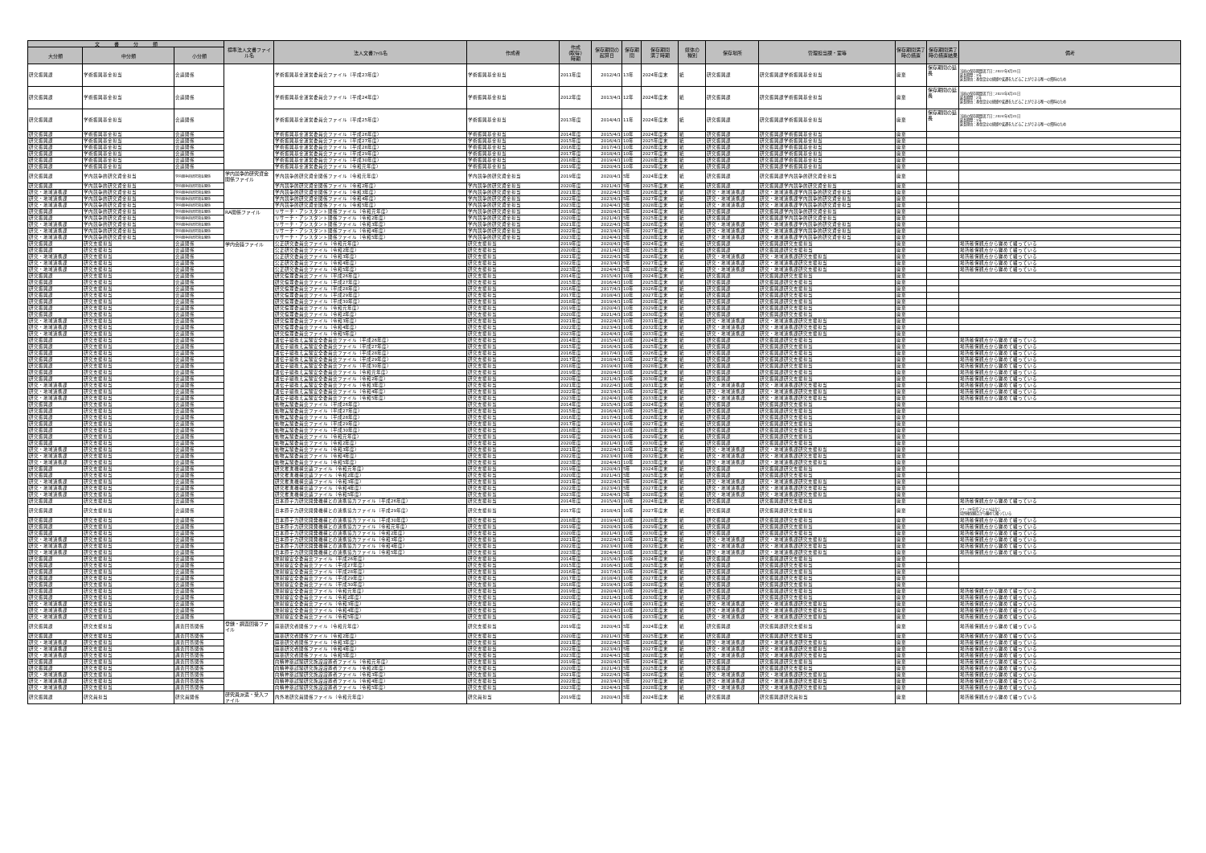| 文 書 分 類 | | | 標準法人文書ファイル名 | 法人文書ﾌｧｲﾙ名 | 作成者 | 作成 (取得) 時期 | 保存期間の起算日 | 保存期間 | 保存期間 満了時期 | 媒体の 種別 | 保存場所 | 管理担当課・室等 | 保存期間満了時の措置 | 保存期間満了時の措置結果 | 備考 |
| --- | --- | --- | --- | --- | --- | --- | --- | --- | --- | --- | --- | --- | --- | --- | --- |
| 大分類 | 中分類 | 小分類 | | | | | | | | | | | | | |
| 研究振興課 | 学術振興基金担当 | 会議関係 | | 学術振興基金運営委員会ファイル（平成23年度） | 学術振興基金担当 | 2011年度 | 2012/4/1 | 13年 | 2024年度末 | 紙 | 研究振興課 | 研究振興課学術振興基金担当 | 廃棄 | 保存期間の延長 | 当初の保存期間満了日：2022年3月31日 延長期間：3年 延長理由：基金設立の経緯や変遷をたどることができる唯一の資料のため |
| 研究振興課 | 学術振興基金担当 | 会議関係 | | 学術振興基金運営委員会ファイル（平成24年度） | 学術振興基金担当 | 2012年度 | 2013/4/1 | 12年 | 2024年度末 | 紙 | 研究振興課 | 研究振興課学術振興基金担当 | 廃棄 | 保存期間の延長 | 当初の保存期間満了日：2023年3月31日 延長期間：2年 延長理由：基金設立の経緯や変遷をたどることができる唯一の資料のため |
| 研究振興課 | 学術振興基金担当 | 会議関係 | | 学術振興基金運営委員会ファイル（平成25年度） | 学術振興基金担当 | 2013年度 | 2014/4/1 | 11年 | 2024年度末 | 紙 | 研究振興課 | 研究振興課学術振興基金担当 | 廃棄 | 保存期間の延長 | 当初の保存期間満了日：2024年3月31日 延長期間：1年 延長理由：基金設立の経緯や変遷をたどることができる唯一の資料のため |
| 研究振興課 | 学術振興基金担当 | 会議関係 | | 学術振興基金運営委員会ファイル（平成26年度） | 学術振興基金担当 | 2014年度 | 2015/4/1 | 10年 | 2024年度末 | 紙 | 研究振興課 | 研究振興課学術振興基金担当 | 廃棄 | | |
| 研究振興課 | 学術振興基金担当 | 会議関係 | | 学術振興基金運営委員会ファイル（平成27年度） | 学術振興基金担当 | 2015年度 | 2016/4/1 | 10年 | 2025年度末 | 紙 | 研究振興課 | 研究振興課学術振興基金担当 | 廃棄 | | |
| 研究振興課 | 学術振興基金担当 | 会議関係 | | 学術振興基金運営委員会ファイル（平成28年度） | 学術振興基金担当 | 2016年度 | 2017/4/1 | 10年 | 2026年度末 | 紙 | 研究振興課 | 研究振興課学術振興基金担当 | 廃棄 | | |
| 研究振興課 | 学術振興基金担当 | 会議関係 | | 学術振興基金運営委員会ファイル（平成29年度） | 学術振興基金担当 | 2017年度 | 2018/4/1 | 10年 | 2027年度末 | 紙 | 研究振興課 | 研究振興課学術振興基金担当 | 廃棄 | | |
| 研究振興課 | 学術振興基金担当 | 会議関係 | | 学術振興基金運営委員会ファイル（平成30年度） | 学術振興基金担当 | 2018年度 | 2019/4/1 | 10年 | 2028年度末 | 紙 | 研究振興課 | 研究振興課学術振興基金担当 | 廃棄 | | |
| 研究振興課 | 学術振興基金担当 | 会議関係 | | 学術振興基金運営委員会ファイル（令和元年度） | 学術振興基金担当 | 2019年度 | 2020/4/1 | 10年 | 2029年度末 | 紙 | 研究振興課 | 研究振興課学術振興基金担当 | 廃棄 | | |
| 研究振興課 | 学内競争的研究資金担当 | 学内競争的研究資金関係 | 学内競争的研究資金関係ファイル | 学内競争的研究資金関係ファイル（令和元年度） | 学内競争的研究資金担当 | 2019年度 | 2020/4/1 | 5年 | 2024年度末 | 紙 | 研究振興課 | 研究振興課学内競争的研究資金担当 | 廃棄 | | |
| 研究振興課 | 学内競争的研究資金担当 | 学内競争的研究資金関係 | | 学内競争的研究資金関係ファイル（令和2年度） | 学内競争的研究資金担当 | 2020年度 | 2021/4/1 | 5年 | 2025年度末 | 紙 | 研究振興課 | 研究振興課学内競争的研究資金担当 | 廃棄 | | |
| 研究・地域連携課 | 学内競争的研究資金担当 | 学内競争的研究資金関係 | | 学内競争的研究資金関係ファイル（令和3年度） | 学内競争的研究資金担当 | 2021年度 | 2022/4/1 | 5年 | 2026年度末 | 紙 | 研究・地域連携課 | 研究・地域連携課学内競争的研究資金担当 | 廃棄 | | |
| 研究・地域連携課 | 学内競争的研究資金担当 | 学内競争的研究資金関係 | | 学内競争的研究資金関係ファイル（令和4年度） | 学内競争的研究資金担当 | 2022年度 | 2023/4/1 | 5年 | 2027年度末 | 紙 | 研究・地域連携課 | 研究・地域連携課学内競争的研究資金担当 | 廃棄 | | |
| 研究・地域連携課 | 学内競争的研究資金担当 | 学内競争的研究資金関係 | | 学内競争的研究資金関係ファイル（令和5年度） | 学内競争的研究資金担当 | 2023年度 | 2024/4/1 | 5年 | 2028年度末 | 紙 | 研究・地域連携課 | 研究・地域連携課学内競争的研究資金担当 | 廃棄 | | |
| 研究振興課 | 学内競争的研究資金担当 | 学内競争的研究資金関係 | RA関係ファイル | リサーチ・アシスタント関係ファイル（令和元年度） | 学内競争的研究資金担当 | 2019年度 | 2020/4/1 | 5年 | 2024年度末 | 紙 | 研究振興課 | 研究振興課学内競争的研究資金担当 | 廃棄 | | |
| 研究振興課 | 学内競争的研究資金担当 | 学内競争的研究資金関係 | | リサーチ・アシスタント関係ファイル（令和2年度） | 学内競争的研究資金担当 | 2020年度 | 2021/4/1 | 5年 | 2025年度末 | 紙 | 研究振興課 | 研究振興課学内競争的研究資金担当 | 廃棄 | | |
| 研究・地域連携課 | 学内競争的研究資金担当 | 学内競争的研究資金関係 | | リサーチ・アシスタント関係ファイル（令和3年度） | 学内競争的研究資金担当 | 2021年度 | 2022/4/1 | 5年 | 2026年度末 | 紙 | 研究・地域連携課 | 研究・地域連携課学内競争的研究資金担当 | 廃棄 | | |
| 研究・地域連携課 | 学内競争的研究資金担当 | 学内競争的研究資金関係 | | リサーチ・アシスタント関係ファイル（令和4年度） | 学内競争的研究資金担当 | 2022年度 | 2023/4/1 | 5年 | 2027年度末 | 紙 | 研究・地域連携課 | 研究・地域連携課学内競争的研究資金担当 | 廃棄 | | |
| 研究・地域連携課 | 学内競争的研究資金担当 | 学内競争的研究資金関係 | | リサーチ・アシスタント関係ファイル（令和5年度） | 学内競争的研究資金担当 | 2023年度 | 2024/4/1 | 5年 | 2028年度末 | 紙 | 研究・地域連携課 | 研究・地域連携課学内競争的研究資金担当 | 廃棄 | | |
| 研究振興課 | 研究支援担当 | 会議関係 | 学内会議ファイル | 公正研究委員会ファイル（令和元年度） | 研究支援担当 | 2019年度 | 2020/4/1 | 5年 | 2024年度末 | 紙 | 研究振興課 | 研究振興課研究支援担当 | 廃棄 | | 場所確保観点から纏めて綴っている |
| 研究振興課 | 研究支援担当 | 会議関係 | | 公正研究委員会ファイル（令和2年度） | 研究支援担当 | 2020年度 | 2021/4/1 | 5年 | 2025年度末 | 紙 | 研究振興課 | 研究振興課研究支援担当 | 廃棄 | | 場所確保観点から纏めて綴っている |
| 研究・地域連携課 | 研究支援担当 | 会議関係 | | 公正研究委員会ファイル（令和3年度） | 研究支援担当 | 2021年度 | 2022/4/1 | 5年 | 2026年度末 | 紙 | 研究・地域連携課 | 研究・地域連携課研究支援担当 | 廃棄 | | 場所確保観点から纏めて綴っている |
| 研究・地域連携課 | 研究支援担当 | 会議関係 | | 公正研究委員会ファイル（令和4年度） | 研究支援担当 | 2022年度 | 2023/4/1 | 5年 | 2027年度末 | 紙 | 研究・地域連携課 | 研究・地域連携課研究支援担当 | 廃棄 | | 場所確保観点から纏めて綴っている |
| 研究・地域連携課 | 研究支援担当 | 会議関係 | | 公正研究委員会ファイル（令和5年度） | 研究支援担当 | 2023年度 | 2024/4/1 | 5年 | 2028年度末 | 紙 | 研究・地域連携課 | 研究・地域連携課研究支援担当 | 廃棄 | | 場所確保観点から纏めて綴っている |
| 研究振興課 | 研究支援担当 | 会議関係 | | 研究倫理委員会ファイル（平成26年度） | 研究支援担当 | 2014年度 | 2015/4/1 | 10年 | 2024年度末 | 紙 | 研究振興課 | 研究振興課研究支援担当 | 廃棄 | | |
| 研究振興課 | 研究支援担当 | 会議関係 | | 研究倫理委員会ファイル（平成27年度） | 研究支援担当 | 2015年度 | 2016/4/1 | 10年 | 2025年度末 | 紙 | 研究振興課 | 研究振興課研究支援担当 | 廃棄 | | |
| 研究振興課 | 研究支援担当 | 会議関係 | | 研究倫理委員会ファイル（平成28年度） | 研究支援担当 | 2016年度 | 2017/4/1 | 10年 | 2026年度末 | 紙 | 研究振興課 | 研究振興課研究支援担当 | 廃棄 | | |
| 研究振興課 | 研究支援担当 | 会議関係 | | 研究倫理委員会ファイル（平成29年度） | 研究支援担当 | 2017年度 | 2018/4/1 | 10年 | 2027年度末 | 紙 | 研究振興課 | 研究振興課研究支援担当 | 廃棄 | | |
| 研究振興課 | 研究支援担当 | 会議関係 | | 研究倫理委員会ファイル（平成30年度） | 研究支援担当 | 2018年度 | 2019/4/1 | 10年 | 2028年度末 | 紙 | 研究振興課 | 研究振興課研究支援担当 | 廃棄 | | |
| 研究振興課 | 研究支援担当 | 会議関係 | | 研究倫理委員会ファイル（令和元年度） | 研究支援担当 | 2019年度 | 2020/4/1 | 10年 | 2029年度末 | 紙 | 研究振興課 | 研究振興課研究支援担当 | 廃棄 | | |
| 研究振興課 | 研究支援担当 | 会議関係 | | 研究倫理委員会ファイル（令和2年度） | 研究支援担当 | 2020年度 | 2021/4/1 | 10年 | 2030年度末 | 紙 | 研究振興課 | 研究振興課研究支援担当 | 廃棄 | | |
| 研究・地域連携課 | 研究支援担当 | 会議関係 | | 研究倫理委員会ファイル（令和3年度） | 研究支援担当 | 2021年度 | 2022/4/1 | 10年 | 2031年度末 | 紙 | 研究・地域連携課 | 研究・地域連携課研究支援担当 | 廃棄 | | |
| 研究・地域連携課 | 研究支援担当 | 会議関係 | | 研究倫理委員会ファイル（令和4年度） | 研究支援担当 | 2022年度 | 2023/4/1 | 10年 | 2032年度末 | 紙 | 研究・地域連携課 | 研究・地域連携課研究支援担当 | 廃棄 | | |
| 研究・地域連携課 | 研究支援担当 | 会議関係 | | 研究倫理委員会ファイル（令和5年度） | 研究支援担当 | 2023年度 | 2024/4/1 | 10年 | 2033年度末 | 紙 | 研究・地域連携課 | 研究・地域連携課研究支援担当 | 廃棄 | | |
| 研究振興課 | 研究支援担当 | 会議関係 | | 遺伝子組換え実験安全委員会ファイル（平成26年度） | 研究支援担当 | 2014年度 | 2015/4/1 | 10年 | 2024年度末 | 紙 | 研究振興課 | 研究振興課研究支援担当 | 廃棄 | | 場所確保観点から纏めて綴っている |
| 研究振興課 | 研究支援担当 | 会議関係 | | 遺伝子組換え実験安全委員会ファイル（平成27年度） | 研究支援担当 | 2015年度 | 2016/4/1 | 10年 | 2025年度末 | 紙 | 研究振興課 | 研究振興課研究支援担当 | 廃棄 | | 場所確保観点から纏めて綴っている |
| 研究振興課 | 研究支援担当 | 会議関係 | | 遺伝子組換え実験安全委員会ファイル（平成28年度） | 研究支援担当 | 2016年度 | 2017/4/1 | 10年 | 2026年度末 | 紙 | 研究振興課 | 研究振興課研究支援担当 | 廃棄 | | 場所確保観点から纏めて綴っている |
| 研究振興課 | 研究支援担当 | 会議関係 | | 遺伝子組換え実験安全委員会ファイル（平成29年度） | 研究支援担当 | 2017年度 | 2018/4/1 | 10年 | 2027年度末 | 紙 | 研究振興課 | 研究振興課研究支援担当 | 廃棄 | | 場所確保観点から纏めて綴っている |
| 研究振興課 | 研究支援担当 | 会議関係 | | 遺伝子組換え実験安全委員会ファイル（平成30年度） | 研究支援担当 | 2018年度 | 2019/4/1 | 10年 | 2028年度末 | 紙 | 研究振興課 | 研究振興課研究支援担当 | 廃棄 | | 場所確保観点から纏めて綴っている |
| 研究振興課 | 研究支援担当 | 会議関係 | | 遺伝子組換え実験安全委員会ファイル（令和元年度） | 研究支援担当 | 2019年度 | 2020/4/1 | 10年 | 2029年度末 | 紙 | 研究振興課 | 研究振興課研究支援担当 | 廃棄 | | 場所確保観点から纏めて綴っている |
| 研究振興課 | 研究支援担当 | 会議関係 | | 遺伝子組換え実験安全委員会ファイル（令和2年度） | 研究支援担当 | 2020年度 | 2021/4/1 | 10年 | 2030年度末 | 紙 | 研究振興課 | 研究振興課研究支援担当 | 廃棄 | | 場所確保観点から纏めて綴っている |
| 研究・地域連携課 | 研究支援担当 | 会議関係 | | 遺伝子組換え実験安全委員会ファイル（令和3年度） | 研究支援担当 | 2021年度 | 2022/4/1 | 10年 | 2031年度末 | 紙 | 研究・地域連携課 | 研究・地域連携課研究支援担当 | 廃棄 | | 場所確保観点から纏めて綴っている |
| 研究・地域連携課 | 研究支援担当 | 会議関係 | | 遺伝子組換え実験安全委員会ファイル（令和4年度） | 研究支援担当 | 2022年度 | 2023/4/1 | 10年 | 2032年度末 | 紙 | 研究・地域連携課 | 研究・地域連携課研究支援担当 | 廃棄 | | 場所確保観点から纏めて綴っている |
| 研究・地域連携課 | 研究支援担当 | 会議関係 | | 遺伝子組換え実験安全委員会ファイル（令和5年度） | 研究支援担当 | 2023年度 | 2024/4/1 | 10年 | 2033年度末 | 紙 | 研究・地域連携課 | 研究・地域連携課研究支援担当 | 廃棄 | | 場所確保観点から纏めて綴っている |
| 研究振興課 | 研究支援担当 | 会議関係 | | 動物実験委員会ファイル（平成26年度） | 研究支援担当 | 2014年度 | 2015/4/1 | 10年 | 2024年度末 | 紙 | 研究振興課 | 研究振興課研究支援担当 | 廃棄 | | |
| 研究振興課 | 研究支援担当 | 会議関係 | | 動物実験委員会ファイル（平成27年度） | 研究支援担当 | 2015年度 | 2016/4/1 | 10年 | 2025年度末 | 紙 | 研究振興課 | 研究振興課研究支援担当 | 廃棄 | | |
| 研究振興課 | 研究支援担当 | 会議関係 | | 動物実験委員会ファイル（平成28年度） | 研究支援担当 | 2016年度 | 2017/4/1 | 10年 | 2026年度末 | 紙 | 研究振興課 | 研究振興課研究支援担当 | 廃棄 | | |
| 研究振興課 | 研究支援担当 | 会議関係 | | 動物実験委員会ファイル（平成29年度） | 研究支援担当 | 2017年度 | 2018/4/1 | 10年 | 2027年度末 | 紙 | 研究振興課 | 研究振興課研究支援担当 | 廃棄 | | |
| 研究振興課 | 研究支援担当 | 会議関係 | | 動物実験委員会ファイル（平成30年度） | 研究支援担当 | 2018年度 | 2019/4/1 | 10年 | 2028年度末 | 紙 | 研究振興課 | 研究振興課研究支援担当 | 廃棄 | | |
| 研究振興課 | 研究支援担当 | 会議関係 | | 動物実験委員会ファイル（令和元年度） | 研究支援担当 | 2019年度 | 2020/4/1 | 10年 | 2029年度末 | 紙 | 研究振興課 | 研究振興課研究支援担当 | 廃棄 | | |
| 研究振興課 | 研究支援担当 | 会議関係 | | 動物実験委員会ファイル（令和2年度） | 研究支援担当 | 2020年度 | 2021/4/1 | 10年 | 2030年度末 | 紙 | 研究振興課 | 研究振興課研究支援担当 | 廃棄 | | |
| 研究・地域連携課 | 研究支援担当 | 会議関係 | | 動物実験委員会ファイル（令和3年度） | 研究支援担当 | 2021年度 | 2022/4/1 | 10年 | 2031年度末 | 紙 | 研究・地域連携課 | 研究・地域連携課研究支援担当 | 廃棄 | | |
| 研究・地域連携課 | 研究支援担当 | 会議関係 | | 動物実験委員会ファイル（令和4年度） | 研究支援担当 | 2022年度 | 2023/4/1 | 10年 | 2032年度末 | 紙 | 研究・地域連携課 | 研究・地域連携課研究支援担当 | 廃棄 | | |
| 研究・地域連携課 | 研究支援担当 | 会議関係 | | 動物実験委員会ファイル（令和5年度） | 研究支援担当 | 2023年度 | 2024/4/1 | 10年 | 2033年度末 | 紙 | 研究・地域連携課 | 研究・地域連携課研究支援担当 | 廃棄 | | |
| 研究振興課 | 研究支援担当 | 会議関係 | | 研究推進機構会議ファイル（令和元年度） | 研究支援担当 | 2019年度 | 2020/4/1 | 5年 | 2024年度末 | 紙 | 研究振興課 | 研究振興課研究支援担当 | 廃棄 | | |
| 研究振興課 | 研究支援担当 | 会議関係 | | 研究推進機構会議ファイル（令和2年度） | 研究支援担当 | 2020年度 | 2021/4/1 | 5年 | 2025年度末 | 紙 | 研究振興課 | 研究振興課研究支援担当 | 廃棄 | | |
| 研究・地域連携課 | 研究支援担当 | 会議関係 | | 研究推進機構会議ファイル（令和3年度） | 研究支援担当 | 2021年度 | 2022/4/1 | 5年 | 2026年度末 | 紙 | 研究・地域連携課 | 研究・地域連携課研究支援担当 | 廃棄 | | |
| 研究・地域連携課 | 研究支援担当 | 会議関係 | | 研究推進機構会議ファイル（令和4年度） | 研究支援担当 | 2022年度 | 2023/4/1 | 5年 | 2027年度末 | 紙 | 研究・地域連携課 | 研究・地域連携課研究支援担当 | 廃棄 | | |
| 研究・地域連携課 | 研究支援担当 | 会議関係 | | 研究推進機構会議ファイル（令和5年度） | 研究支援担当 | 2023年度 | 2024/4/1 | 5年 | 2028年度末 | 紙 | 研究・地域連携課 | 研究・地域連携課研究支援担当 | 廃棄 | | |
| 研究振興課 | 研究支援担当 | 会議関係 | | 日本原子力研究開発機構との連携協力ファイル（平成26年度） | 研究支援担当 | 2014年度 | 2015/4/1 | 10年 | 2024年度末 | 紙 | 研究振興課 | 研究振興課研究支援担当 | 廃棄 | | 場所確保観点から纏めて綴っている |
| 研究振興課 | 研究支援担当 | 会議関係 | | 日本原子力研究開発機構との連携協力ファイル（平成29年度） | 研究支援担当 | 2017年度 | 2018/4/1 | 10年 | 2027年度末 | 紙 | 研究振興課 | 研究振興課研究支援担当 | 廃棄 | | 27・28年度ファイルはなし 場所確保観点から纏めて綴っている |
| 研究振興課 | 研究支援担当 | 会議関係 | | 日本原子力研究開発機構との連携協力ファイル（平成30年度） | 研究支援担当 | 2018年度 | 2019/4/1 | 10年 | 2028年度末 | 紙 | 研究振興課 | 研究振興課研究支援担当 | 廃棄 | | 場所確保観点から纏めて綴っている |
| 研究振興課 | 研究支援担当 | 会議関係 | | 日本原子力研究開発機構との連携協力ファイル（令和元年度） | 研究支援担当 | 2019年度 | 2020/4/1 | 10年 | 2029年度末 | 紙 | 研究振興課 | 研究振興課研究支援担当 | 廃棄 | | 場所確保観点から纏めて綴っている |
| 研究振興課 | 研究支援担当 | 会議関係 | | 日本原子力研究開発機構との連携協力ファイル（令和2年度） | 研究支援担当 | 2020年度 | 2021/4/1 | 10年 | 2030年度末 | 紙 | 研究振興課 | 研究振興課研究支援担当 | 廃棄 | | 場所確保観点から纏めて綴っている |
| 研究・地域連携課 | 研究支援担当 | 会議関係 | | 日本原子力研究開発機構との連携協力ファイル（令和3年度） | 研究支援担当 | 2021年度 | 2022/4/1 | 10年 | 2031年度末 | 紙 | 研究・地域連携課 | 研究・地域連携課研究支援担当 | 廃棄 | | 場所確保観点から纏めて綴っている |
| 研究・地域連携課 | 研究支援担当 | 会議関係 | | 日本原子力研究開発機構との連携協力ファイル（令和4年度） | 研究支援担当 | 2022年度 | 2023/4/1 | 10年 | 2032年度末 | 紙 | 研究・地域連携課 | 研究・地域連携課研究支援担当 | 廃棄 | | 場所確保観点から纏めて綴っている |
| 研究・地域連携課 | 研究支援担当 | 会議関係 | | 日本原子力研究開発機構との連携協力ファイル（令和5年度） | 研究支援担当 | 2023年度 | 2024/4/1 | 10年 | 2033年度末 | 紙 | 研究・地域連携課 | 研究・地域連携課研究支援担当 | 廃棄 | | 場所確保観点から纏めて綴っている |
| 研究振興課 | 研究支援担当 | 会議関係 | | 放射線安全委員会ファイル（平成26年度） | 研究支援担当 | 2014年度 | 2015/4/1 | 10年 | 2024年度末 | 紙 | 研究振興課 | 研究振興課研究支援担当 | 廃棄 | | |
| 研究振興課 | 研究支援担当 | 会議関係 | | 放射線安全委員会ファイル（平成27年度） | 研究支援担当 | 2015年度 | 2016/4/1 | 10年 | 2025年度末 | 紙 | 研究振興課 | 研究振興課研究支援担当 | 廃棄 | | |
| 研究振興課 | 研究支援担当 | 会議関係 | | 放射線安全委員会ファイル（平成28年度） | 研究支援担当 | 2016年度 | 2017/4/1 | 10年 | 2026年度末 | 紙 | 研究振興課 | 研究振興課研究支援担当 | 廃棄 | | |
| 研究振興課 | 研究支援担当 | 会議関係 | | 放射線安全委員会ファイル（平成29年度） | 研究支援担当 | 2017年度 | 2018/4/1 | 10年 | 2027年度末 | 紙 | 研究振興課 | 研究振興課研究支援担当 | 廃棄 | | |
| 研究振興課 | 研究支援担当 | 会議関係 | | 放射線安全委員会ファイル（平成30年度） | 研究支援担当 | 2018年度 | 2019/4/1 | 10年 | 2028年度末 | 紙 | 研究振興課 | 研究振興課研究支援担当 | 廃棄 | | |
| 研究振興課 | 研究支援担当 | 会議関係 | | 放射線安全委員会ファイル（令和元年度） | 研究支援担当 | 2019年度 | 2020/4/1 | 10年 | 2029年度末 | 紙 | 研究振興課 | 研究振興課研究支援担当 | 廃棄 | | 場所確保観点から纏めて綴っている |
| 研究振興課 | 研究支援担当 | 会議関係 | | 放射線安全委員会ファイル（令和2年度） | 研究支援担当 | 2020年度 | 2021/4/1 | 10年 | 2030年度末 | 紙 | 研究振興課 | 研究振興課研究支援担当 | 廃棄 | | 場所確保観点から纏めて綴っている |
| 研究・地域連携課 | 研究支援担当 | 会議関係 | | 放射線安全委員会ファイル（令和3年度） | 研究支援担当 | 2021年度 | 2022/4/1 | 10年 | 2031年度末 | 紙 | 研究・地域連携課 | 研究・地域連携課研究支援担当 | 廃棄 | | 場所確保観点から纏めて綴っている |
| 研究・地域連携課 | 研究支援担当 | 会議関係 | | 放射線安全委員会ファイル（令和4年度） | 研究支援担当 | 2022年度 | 2023/4/1 | 10年 | 2032年度末 | 紙 | 研究・地域連携課 | 研究・地域連携課研究支援担当 | 廃棄 | | 場所確保観点から纏めて綴っている |
| 研究・地域連携課 | 研究支援担当 | 会議関係 | | 放射線安全委員会ファイル（令和5年度） | 研究支援担当 | 2023年度 | 2024/4/1 | 10年 | 2033年度末 | 紙 | 研究・地域連携課 | 研究・地域連携課研究支援担当 | 廃棄 | | 場所確保観点から纏めて綴っている |
| 研究振興課 | 研究支援担当 | 調査回答関係 | 登録・調査回答ファイル | 麻薬研究者関係ファイル（令和元年度） | 研究支援担当 | 2019年度 | 2020/4/1 | 5年 | 2024年度末 | 紙 | 研究振興課 | 研究振興課研究支援担当 | 廃棄 | | 場所確保観点から纏めて綴っている |
| 研究振興課 | 研究支援担当 | 調査回答関係 | | 麻薬研究者関係ファイル（令和2年度） | 研究支援担当 | 2020年度 | 2021/4/1 | 5年 | 2025年度末 | 紙 | 研究振興課 | 研究振興課研究支援担当 | 廃棄 | | 場所確保観点から纏めて綴っている |
| 研究・地域連携課 | 研究支援担当 | 調査回答関係 | | 麻薬研究者関係ファイル（令和3年度） | 研究支援担当 | 2021年度 | 2022/4/1 | 5年 | 2026年度末 | 紙 | 研究・地域連携課 | 研究・地域連携課研究支援担当 | 廃棄 | | 場所確保観点から纏めて綴っている |
| 研究・地域連携課 | 研究支援担当 | 調査回答関係 | | 麻薬研究者関係ファイル（令和4年度） | 研究支援担当 | 2022年度 | 2023/4/1 | 5年 | 2027年度末 | 紙 | 研究・地域連携課 | 研究・地域連携課研究支援担当 | 廃棄 | | 場所確保観点から纏めて綴っている |
| 研究・地域連携課 | 研究支援担当 | 調査回答関係 | | 麻薬研究者関係ファイル（令和5年度） | 研究支援担当 | 2023年度 | 2024/4/1 | 5年 | 2028年度末 | 紙 | 研究・地域連携課 | 研究・地域連携課研究支援担当 | 廃棄 | | 場所確保観点から纏めて綴っている |
| 研究振興課 | 研究支援担当 | 調査回答関係 | | 向精神薬試験研究施設設置者ファイル（令和元年度） | 研究支援担当 | 2019年度 | 2020/4/1 | 5年 | 2024年度末 | 紙 | 研究振興課 | 研究振興課研究支援担当 | 廃棄 | | 場所確保観点から纏めて綴っている |
| 研究振興課 | 研究支援担当 | 調査回答関係 | | 向精神薬試験研究施設設置者ファイル（令和2年度） | 研究支援担当 | 2020年度 | 2021/4/1 | 5年 | 2025年度末 | 紙 | 研究振興課 | 研究振興課研究支援担当 | 廃棄 | | 場所確保観点から纏めて綴っている |
| 研究・地域連携課 | 研究支援担当 | 調査回答関係 | | 向精神薬試験研究施設設置者ファイル（令和3年度） | 研究支援担当 | 2021年度 | 2022/4/1 | 5年 | 2026年度末 | 紙 | 研究・地域連携課 | 研究・地域連携課研究支援担当 | 廃棄 | | 場所確保観点から纏めて綴っている |
| 研究・地域連携課 | 研究支援担当 | 調査回答関係 | | 向精神薬試験研究施設設置者ファイル（令和4年度） | 研究支援担当 | 2022年度 | 2023/4/1 | 5年 | 2027年度末 | 紙 | 研究・地域連携課 | 研究・地域連携課研究支援担当 | 廃棄 | | 場所確保観点から纏めて綴っている |
| 研究・地域連携課 | 研究支援担当 | 調査回答関係 | | 向精神薬試験研究施設設置者ファイル（令和5年度） | 研究支援担当 | 2023年度 | 2024/4/1 | 5年 | 2028年度末 | 紙 | 研究・地域連携課 | 研究・地域連携課研究支援担当 | 廃棄 | | 場所確保観点から纏めて綴っている |
| 研究振興課 | 研究員担当 | 研究員関係 | 研究員派遣・受入ファイル | 内外地研究員関係ファイル（令和元年度） | 研究員担当 | 2019年度 | 2020/4/1 | 5年 | 2024年度末 | 紙 | 研究振興課 | 研究振興課研究員担当 | 廃棄 | | 場所確保観点から纏めて綴っている |